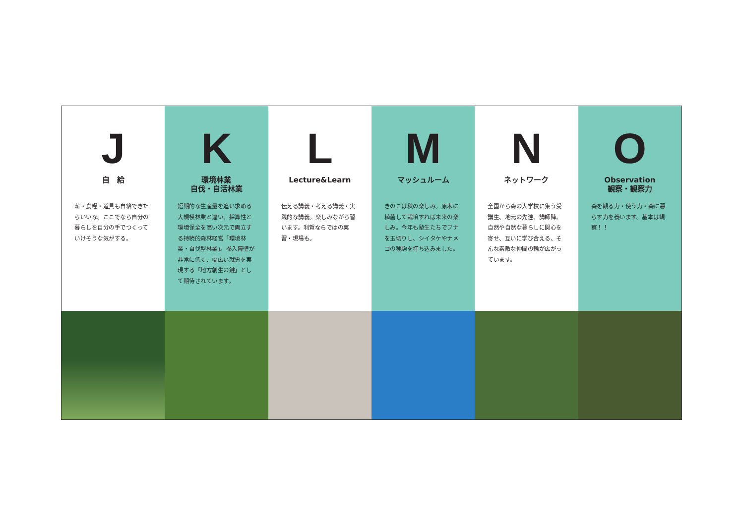J
自　給
薪・食糧・道具も自給できたらいいな。ここでなら自分の暮らしを自分の手でつくっていけそうな気がする。
K
環境林業
自伐・自活林業
短期的な生産量を追い求める大規模林業と違い、採算性と環境保全を高い次元で両立する持続的森林経営「環境林業・自伐型林業」。参入障壁が非常に低く、幅広い就労を実現する「地方創生の鍵」として期待されています。
L
Lecture&Learn
伝える講義・考える講義・実践的な講義。楽しみながら習います。利賀ならではの実習・現場も。
M
マッシュルーム
きのこは秋の楽しみ。原木に植菌して栽培すれば未来の楽しみ。今年も塾生たちでブナを玉切りし、シイタケやナメコの種駒を打ち込みました。
N
ネットワーク
全国から森の大学校に集う受講生、地元の先達、講師陣。自然や自然な暮らしに関心を寄せ、互いに学び合える、そんな素敵な仲間の輪が広がっています。
O
Observation
観察・観察力
森を観る力・使う力・森に暮らす力を養います。基本は観察！！